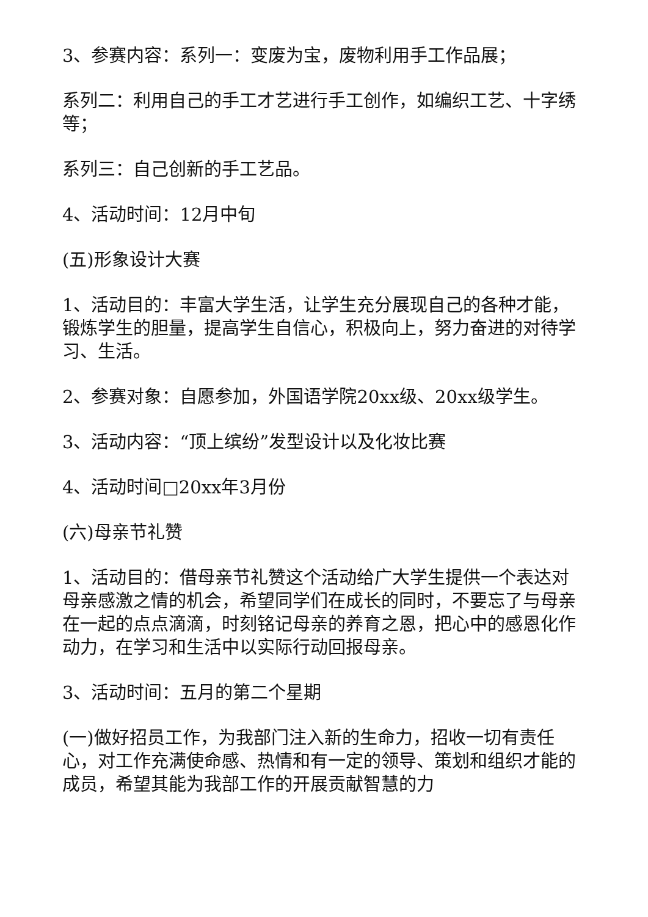3、参赛内容：系列一：变废为宝，废物利用手工作品展；
系列二：利用自己的手工才艺进行手工创作，如编织工艺、十字绣等；
系列三：自己创新的手工艺品。
4、活动时间：12月中旬
(五)形象设计大赛
1、活动目的：丰富大学生活，让学生充分展现自己的各种才能，锻炼学生的胆量，提高学生自信心，积极向上，努力奋进的对待学习、生活。
2、参赛对象：自愿参加，外国语学院20xx级、20xx级学生。
3、活动内容：“顶上缤纷”发型设计以及化妆比赛
4、活动时间□20xx年3月份
(六)母亲节礼赞
1、活动目的：借母亲节礼赞这个活动给广大学生提供一个表达对母亲感激之情的机会，希望同学们在成长的同时，不要忘了与母亲在一起的点点滴滴，时刻铭记母亲的养育之恩，把心中的感恩化作动力，在学习和生活中以实际行动回报母亲。
3、活动时间：五月的第二个星期
(一)做好招员工作，为我部门注入新的生命力，招收一切有责任心，对工作充满使命感、热情和有一定的领导、策划和组织才能的成员，希望其能为我部工作的开展贡献智慧的力